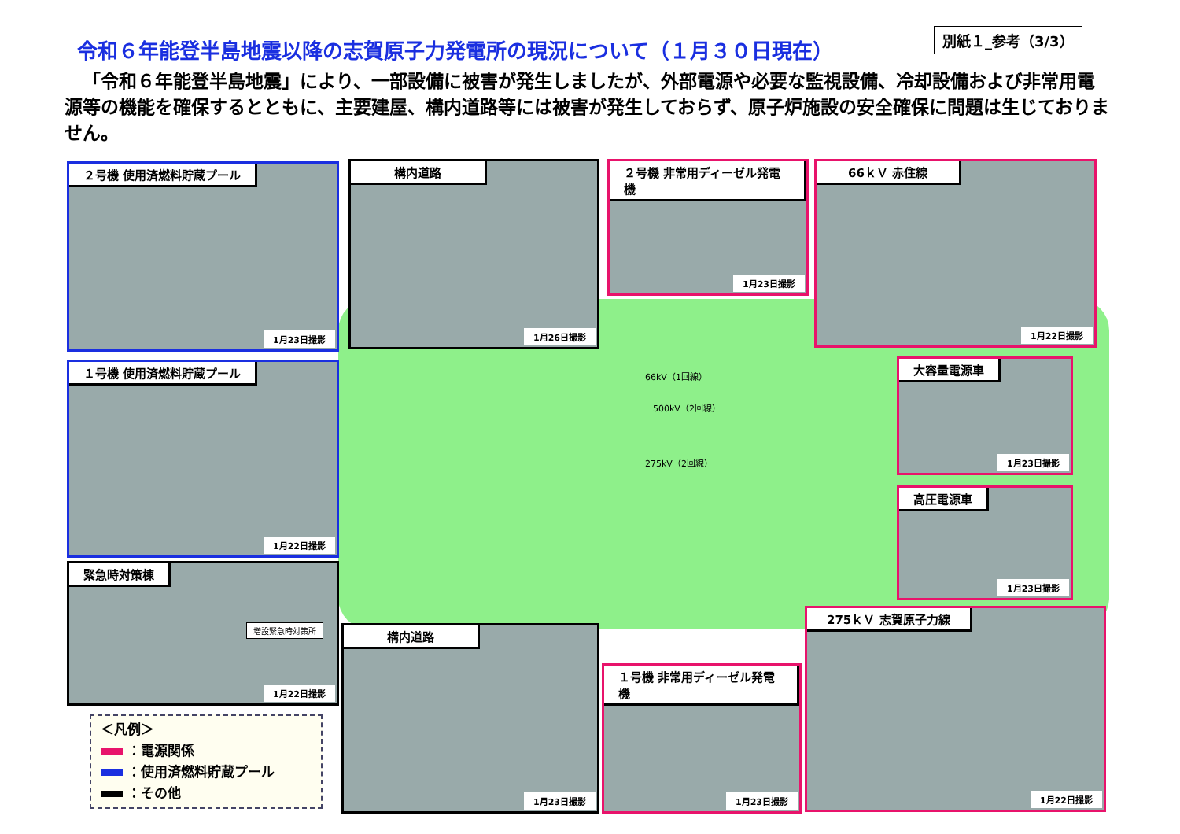別紙１_参考（3/3）
令和６年能登半島地震以降の志賀原子力発電所の現況について（１月３０日現在）
「令和６年能登半島地震」により、一部設備に被害が発生しましたが、外部電源や必要な監視設備、冷却設備および非常用電源等の機能を確保するとともに、主要建屋、構内道路等には被害が発生しておらず、原子炉施設の安全確保に問題は生じておりません。
66kV（1回線）
500kV（2回線）
275kV（2回線）
２号機 使用済燃料貯蔵プール
1月23日撮影
構内道路
1月26日撮影
２号機 非常用ディーゼル発電機
1月23日撮影
66ｋＶ 赤住線
1月22日撮影
１号機 使用済燃料貯蔵プール
1月22日撮影
大容量電源車
1月23日撮影
高圧電源車
1月23日撮影
緊急時対策棟
増設緊急時対策所
1月22日撮影
構内道路
1月23日撮影
１号機 非常用ディーゼル発電機
1月23日撮影
275ｋＶ 志賀原子力線
1月22日撮影
＜凡例＞
：電源関係
：使用済燃料貯蔵プール
：その他